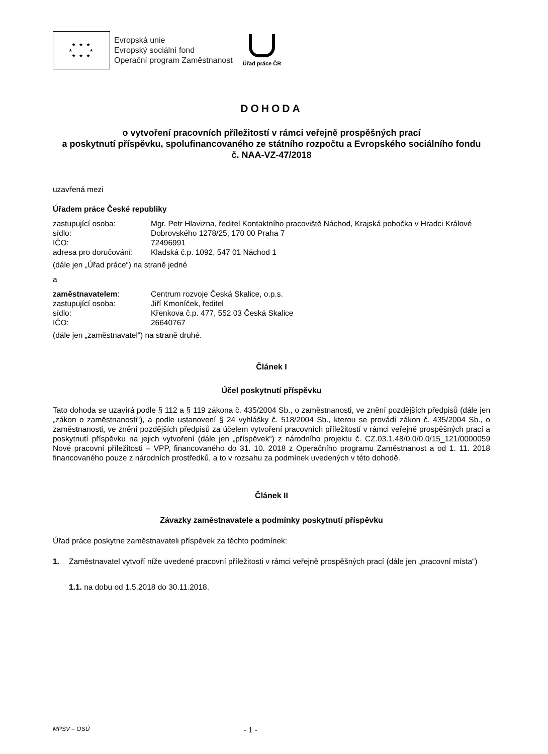★ ★ ★
★ ★
★ ★ ★
Evropská unie
Evropský sociální fond
Operační program Zaměstnanost
Úřad práce ČR
DOHODA
o vytvoření pracovních příležitostí v rámci veřejně prospěšných prací
a poskytnutí příspěvku, spolufinancovaného ze státního rozpočtu a Evropského sociálního fondu
č. NAA-VZ-47/2018
uzavřená mezi
Úřadem práce České republiky
zastupující osoba: Mgr. Petr Hlavizna, ředitel Kontaktního pracoviště Náchod, Krajská pobočka v Hradci Králové
sídlo: Dobrovského 1278/25, 170 00 Praha 7
IČO: 72496991
adresa pro doručování: Kladská č.p. 1092, 547 01 Náchod 1
(dále jen „Úřad práce“) na straně jedné
a
zaměstnavatelem: Centrum rozvoje Česká Skalice, o.p.s.
zastupující osoba: Jiří Kmoníček, ředitel
sídlo: Křenkova č.p. 477, 552 03 Česká Skalice
IČO: 26640767
(dále jen „zaměstnavatel“) na straně druhé.
Článek I
Účel poskytnutí příspěvku
Tato dohoda se uzavírá podle § 112 a § 119 zákona č. 435/2004 Sb., o zaměstnanosti, ve znění pozdějších předpisů (dále jen „zákon o zaměstnanosti“), a podle ustanovení § 24 vyhlášky č. 518/2004 Sb., kterou se provádí zákon č. 435/2004 Sb., o zaměstnanosti, ve znění pozdějších předpisů za účelem vytvoření pracovních příležitostí v rámci veřejně prospěšných prací a poskytnutí příspěvku na jejich vytvoření (dále jen „příspěvek“) z národního projektu č. CZ.03.1.48/0.0/0.0/15_121/0000059 Nové pracovní příležitosti – VPP, financovaného do 31. 10. 2018 z Operačního programu Zaměstnanost a od 1. 11. 2018 financovaného pouze z národních prostředků, a to v rozsahu za podmínek uvedených v této dohodě.
Článek II
Závazky zaměstnavatele a podmínky poskytnutí příspěvku
Úřad práce poskytne zaměstnavateli příspěvek za těchto podmínek:
1. Zaměstnavatel vytvoří níže uvedené pracovní příležitosti v rámci veřejně prospěšných prací (dále jen „pracovní místa“)
1.1. na dobu od 1.5.2018 do 30.11.2018.
MPSV – OSÚ - 1 -